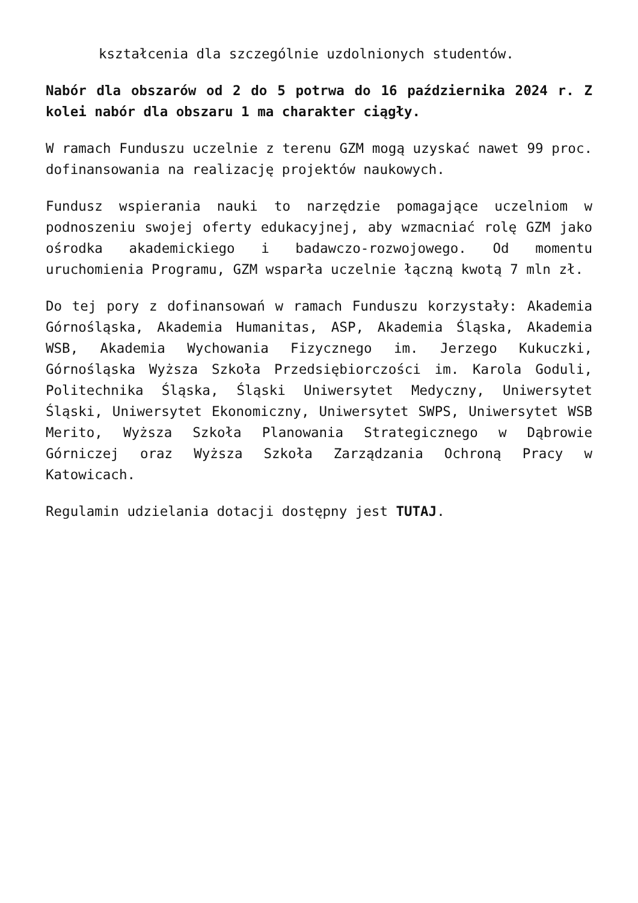kształcenia dla szczególnie uzdolnionych studentów.
Nabór dla obszarów od 2 do 5 potrwa do 16 października 2024 r. Z kolei nabór dla obszaru 1 ma charakter ciągły.
W ramach Funduszu uczelnie z terenu GZM mogą uzyskać nawet 99 proc. dofinansowania na realizację projektów naukowych.
Fundusz wspierania nauki to narzędzie pomagające uczelniom w podnoszeniu swojej oferty edukacyjnej, aby wzmacniać rolę GZM jako ośrodka akademickiego i badawczo-rozwojowego. Od momentu uruchomienia Programu, GZM wsparła uczelnie łączną kwotą 7 mln zł.
Do tej pory z dofinansowań w ramach Funduszu korzystały: Akademia Górnośląska, Akademia Humanitas, ASP, Akademia Śląska, Akademia WSB, Akademia Wychowania Fizycznego im. Jerzego Kukuczki, Górnośląska Wyższa Szkoła Przedsiębiorczości im. Karola Goduli, Politechnika Śląska, Śląski Uniwersytet Medyczny, Uniwersytet Śląski, Uniwersytet Ekonomiczny, Uniwersytet SWPS, Uniwersytet WSB Merito, Wyższa Szkoła Planowania Strategicznego w Dąbrowie Górniczej oraz Wyższa Szkoła Zarządzania Ochroną Pracy w Katowicach.
Regulamin udzielania dotacji dostępny jest TUTAJ.